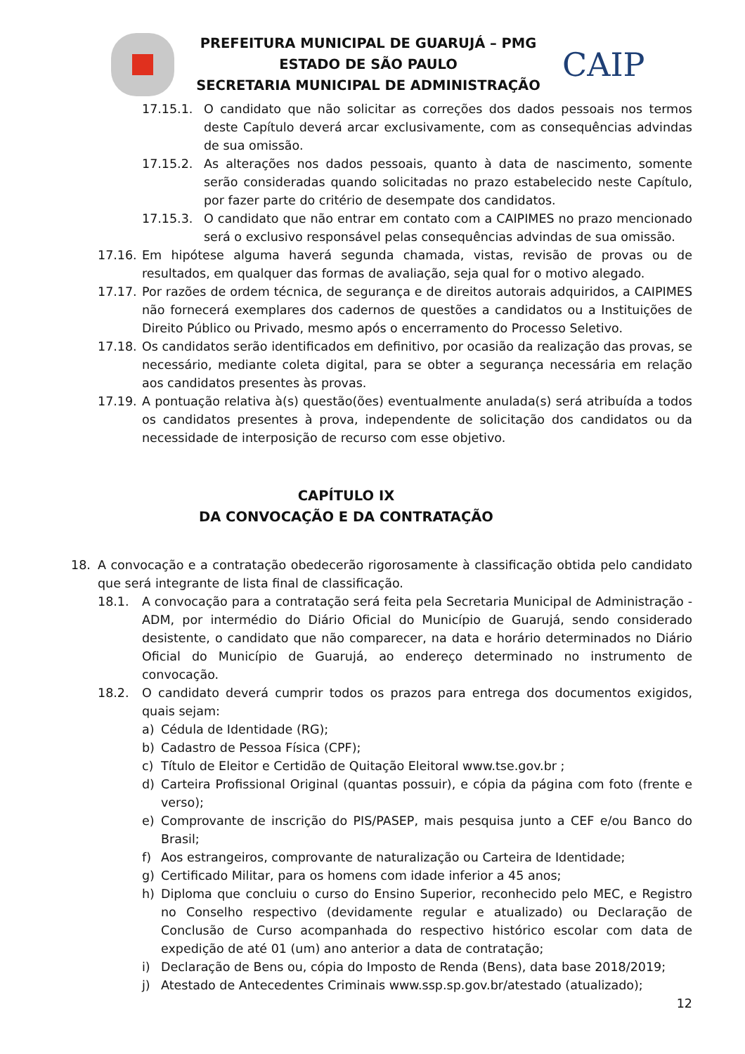PREFEITURA MUNICIPAL DE GUARUJÁ – PMG
ESTADO DE SÃO PAULO
SECRETARIA MUNICIPAL DE ADMINISTRAÇÃO
CAIP
17.15.1. O candidato que não solicitar as correções dos dados pessoais nos termos deste Capítulo deverá arcar exclusivamente, com as consequências advindas de sua omissão.
17.15.2. As alterações nos dados pessoais, quanto à data de nascimento, somente serão consideradas quando solicitadas no prazo estabelecido neste Capítulo, por fazer parte do critério de desempate dos candidatos.
17.15.3. O candidato que não entrar em contato com a CAIPIMES no prazo mencionado será o exclusivo responsável pelas consequências advindas de sua omissão.
17.16. Em hipótese alguma haverá segunda chamada, vistas, revisão de provas ou de resultados, em qualquer das formas de avaliação, seja qual for o motivo alegado.
17.17. Por razões de ordem técnica, de segurança e de direitos autorais adquiridos, a CAIPIMES não fornecerá exemplares dos cadernos de questões a candidatos ou a Instituições de Direito Público ou Privado, mesmo após o encerramento do Processo Seletivo.
17.18. Os candidatos serão identificados em definitivo, por ocasião da realização das provas, se necessário, mediante coleta digital, para se obter a segurança necessária em relação aos candidatos presentes às provas.
17.19. A pontuação relativa à(s) questão(ões) eventualmente anulada(s) será atribuída a todos os candidatos presentes à prova, independente de solicitação dos candidatos ou da necessidade de interposição de recurso com esse objetivo.
CAPÍTULO IX
DA CONVOCAÇÃO E DA CONTRATAÇÃO
18. A convocação e a contratação obedecerão rigorosamente à classificação obtida pelo candidato que será integrante de lista final de classificação.
18.1. A convocação para a contratação será feita pela Secretaria Municipal de Administração - ADM, por intermédio do Diário Oficial do Município de Guarujá, sendo considerado desistente, o candidato que não comparecer, na data e horário determinados no Diário Oficial do Município de Guarujá, ao endereço determinado no instrumento de convocação.
18.2. O candidato deverá cumprir todos os prazos para entrega dos documentos exigidos, quais sejam:
a) Cédula de Identidade (RG);
b) Cadastro de Pessoa Física (CPF);
c) Título de Eleitor e Certidão de Quitação Eleitoral www.tse.gov.br ;
d) Carteira Profissional Original (quantas possuir), e cópia da página com foto (frente e verso);
e) Comprovante de inscrição do PIS/PASEP, mais pesquisa junto a CEF e/ou Banco do Brasil;
f) Aos estrangeiros, comprovante de naturalização ou Carteira de Identidade;
g) Certificado Militar, para os homens com idade inferior a 45 anos;
h) Diploma que concluiu o curso do Ensino Superior, reconhecido pelo MEC, e Registro no Conselho respectivo (devidamente regular e atualizado) ou Declaração de Conclusão de Curso acompanhada do respectivo histórico escolar com data de expedição de até 01 (um) ano anterior a data de contratação;
i) Declaração de Bens ou, cópia do Imposto de Renda (Bens), data base 2018/2019;
j) Atestado de Antecedentes Criminais www.ssp.sp.gov.br/atestado (atualizado);
12